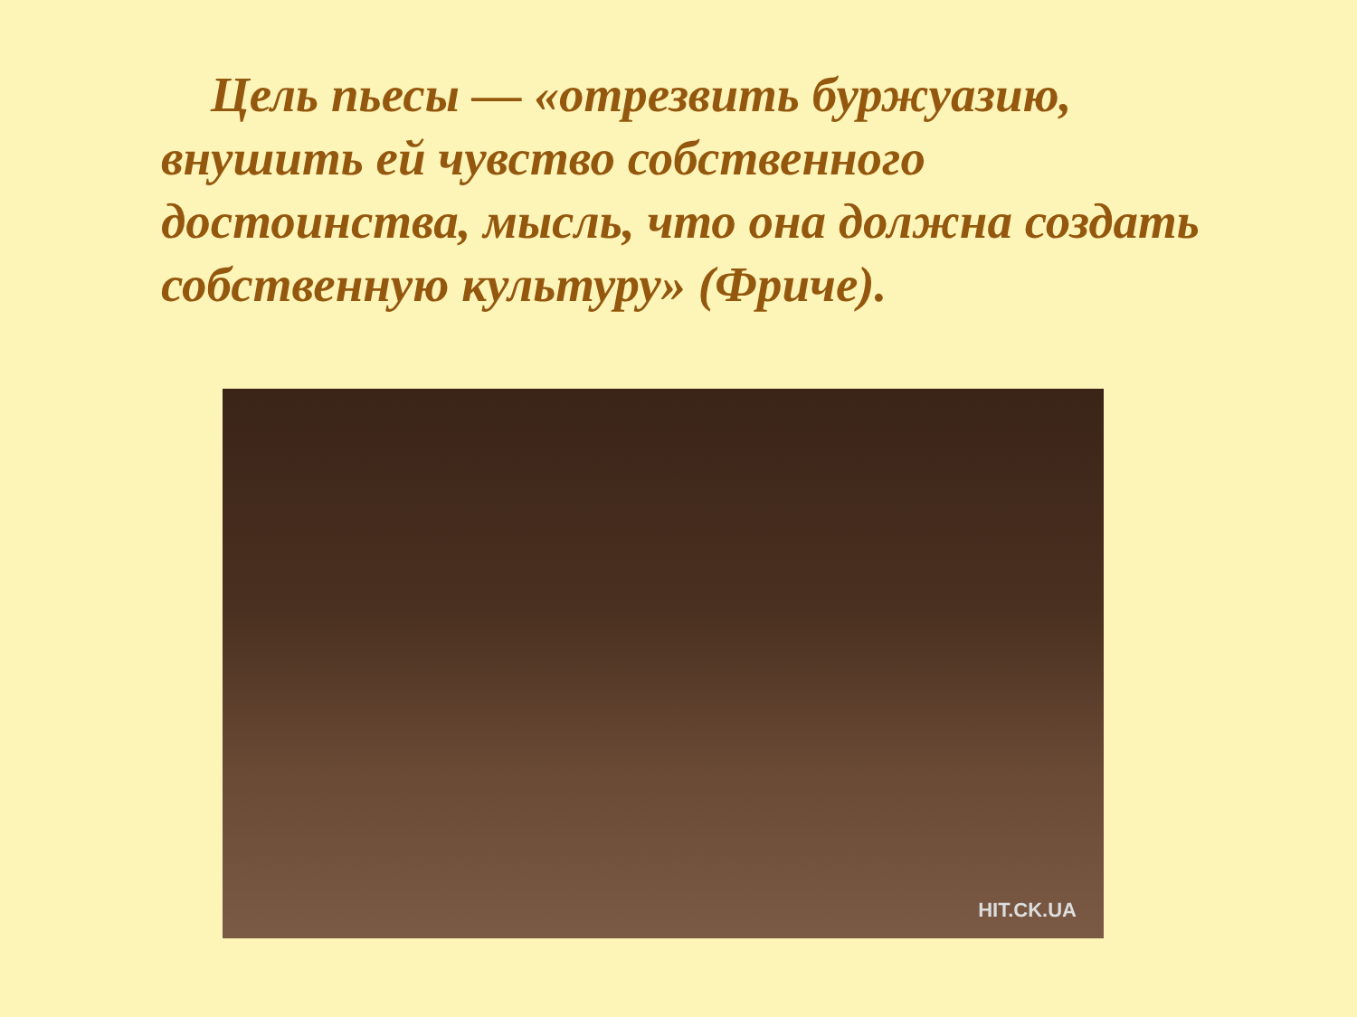Цель пьесы — «отрезвить буржуазию, внушить ей чувство собственного достоинства, мысль, что она должна создать собственную культуру» (Фриче).
HIT.CK.UA